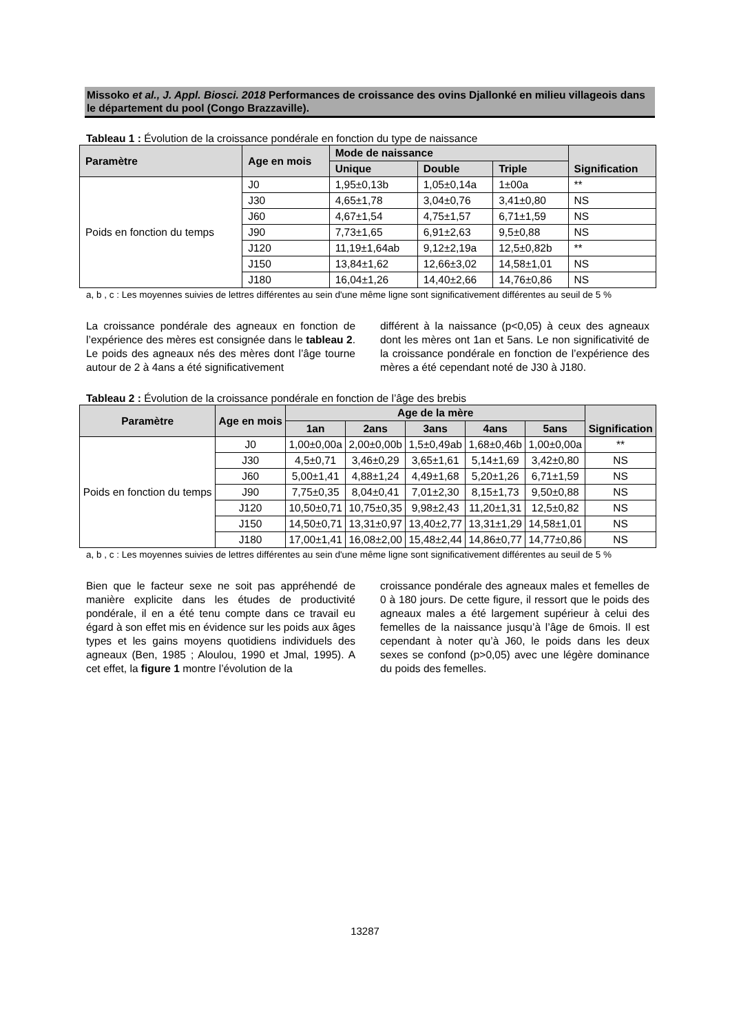Missoko et al., J. Appl. Biosci. 2018 Performances de croissance des ovins Djallonké en milieu villageois dans le département du pool (Congo Brazzaville).
Tableau 1 : Évolution de la croissance pondérale en fonction du type de naissance
| Paramètre | Age en mois | Mode de naissance | | | Signification |
| --- | --- | --- | --- | --- | --- |
| | | Unique | Double | Triple | |
| Poids en fonction du temps | J0 | 1,95±0,13b | 1,05±0,14a | 1±00a | ** |
| | J30 | 4,65±1,78 | 3,04±0,76 | 3,41±0,80 | NS |
| | J60 | 4,67±1,54 | 4,75±1,57 | 6,71±1,59 | NS |
| | J90 | 7,73±1,65 | 6,91±2,63 | 9,5±0,88 | NS |
| | J120 | 11,19±1,64ab | 9,12±2,19a | 12,5±0,82b | ** |
| | J150 | 13,84±1,62 | 12,66±3,02 | 14,58±1,01 | NS |
| | J180 | 16,04±1,26 | 14,40±2,66 | 14,76±0,86 | NS |
a, b , c : Les moyennes suivies de lettres différentes au sein d'une même ligne sont significativement différentes au seuil de 5 %
La croissance pondérale des agneaux en fonction de l’expérience des mères est consignée dans le tableau 2. Le poids des agneaux nés des mères dont l’âge tourne autour de 2 à 4ans a été significativement
différent à la naissance (p<0,05) à ceux des agneaux dont les mères ont 1an et 5ans. Le non significativité de la croissance pondérale en fonction de l’expérience des mères a été cependant noté de J30 à J180.
Tableau 2 : Évolution de la croissance pondérale en fonction de l’âge des brebis
| Paramètre | Age en mois | Age de la mère | | | | | Signification |
| --- | --- | --- | --- | --- | --- | --- | --- |
| | | 1an | 2ans | 3ans | 4ans | 5ans | |
| Poids en fonction du temps | J0 | 1,00±0,00a | 2,00±0,00b | 1,5±0,49ab | 1,68±0,46b | 1,00±0,00a | ** |
| | J30 | 4,5±0,71 | 3,46±0,29 | 3,65±1,61 | 5,14±1,69 | 3,42±0,80 | NS |
| | J60 | 5,00±1,41 | 4,88±1,24 | 4,49±1,68 | 5,20±1,26 | 6,71±1,59 | NS |
| | J90 | 7,75±0,35 | 8,04±0,41 | 7,01±2,30 | 8,15±1,73 | 9,50±0,88 | NS |
| | J120 | 10,50±0,71 | 10,75±0,35 | 9,98±2,43 | 11,20±1,31 | 12,5±0,82 | NS |
| | J150 | 14,50±0,71 | 13,31±0,97 | 13,40±2,77 | 13,31±1,29 | 14,58±1,01 | NS |
| | J180 | 17,00±1,41 | 16,08±2,00 | 15,48±2,44 | 14,86±0,77 | 14,77±0,86 | NS |
a, b , c : Les moyennes suivies de lettres différentes au sein d'une même ligne sont significativement différentes au seuil de 5 %
Bien que le facteur sexe ne soit pas appréhendé de manière explicite dans les études de productivité pondérale, il en a été tenu compte dans ce travail eu égard à son effet mis en évidence sur les poids aux âges types et les gains moyens quotidiens individuels des agneaux (Ben, 1985 ; Aloulou, 1990 et Jmal, 1995). A cet effet, la figure 1 montre l’évolution de la
croissance pondérale des agneaux males et femelles de 0 à 180 jours. De cette figure, il ressort que le poids des agneaux males a été largement supérieur à celui des femelles de la naissance jusqu’à l’âge de 6mois. Il est cependant à noter qu’à J60, le poids dans les deux sexes se confond (p>0,05) avec une légère dominance du poids des femelles.
13287